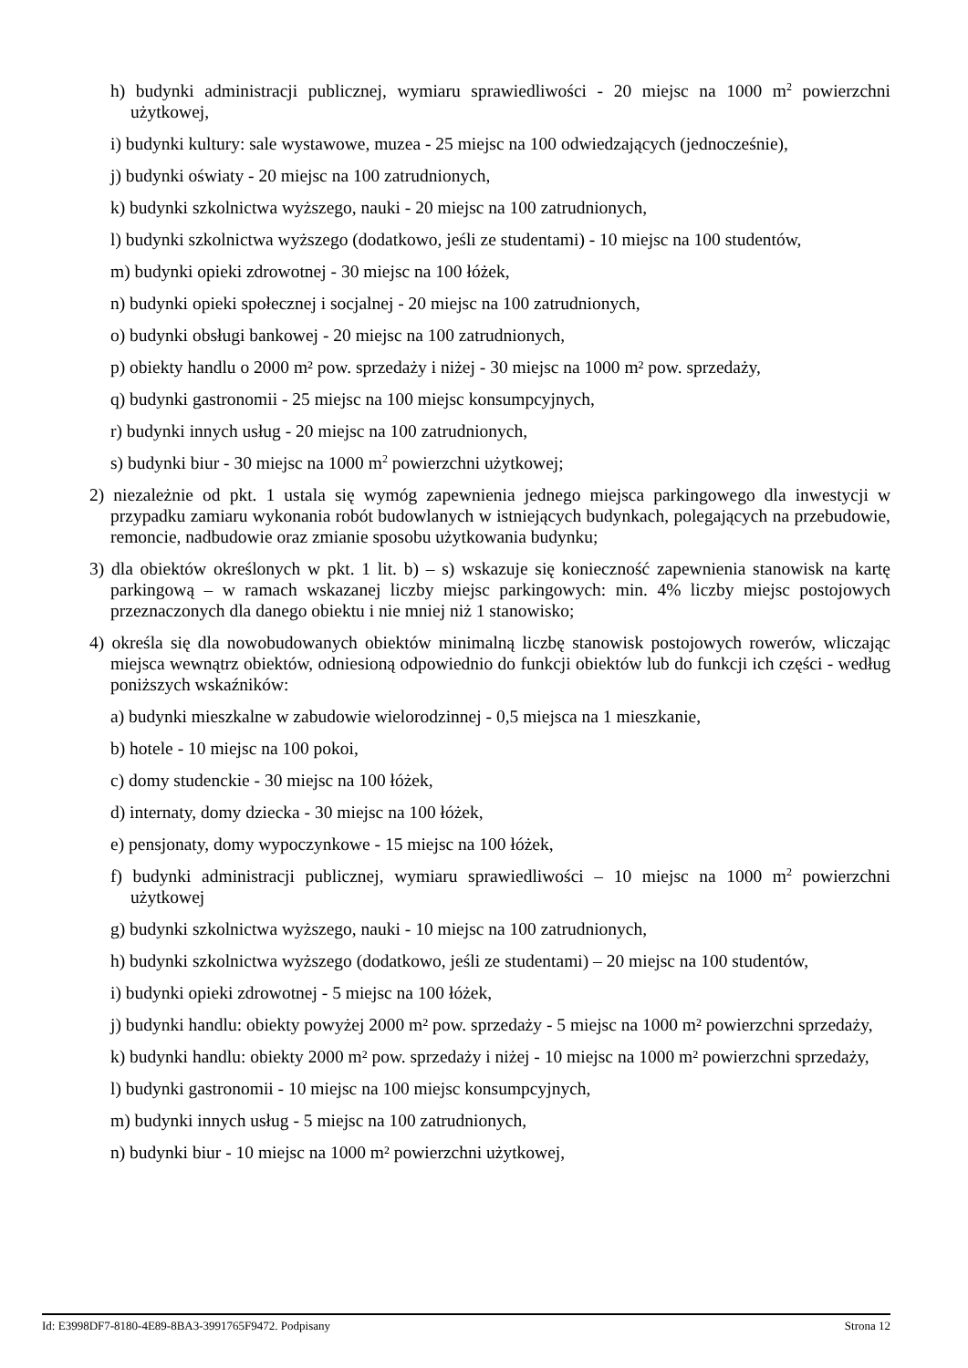h) budynki administracji publicznej, wymiaru sprawiedliwości - 20 miejsc na 1000 m<sup>2</sup> powierzchni użytkowej,
i) budynki kultury: sale wystawowe, muzea - 25 miejsc na 100 odwiedzających (jednocześnie),
j) budynki oświaty - 20 miejsc na 100 zatrudnionych,
k) budynki szkolnictwa wyższego, nauki - 20 miejsc na 100 zatrudnionych,
l) budynki szkolnictwa wyższego (dodatkowo, jeśli ze studentami) - 10 miejsc na 100 studentów,
m) budynki opieki zdrowotnej - 30 miejsc na 100 łóżek,
n) budynki opieki społecznej i socjalnej - 20 miejsc na 100 zatrudnionych,
o) budynki obsługi bankowej - 20 miejsc na 100 zatrudnionych,
p) obiekty handlu o 2000 m² pow. sprzedaży i niżej - 30 miejsc na 1000 m² pow. sprzedaży,
q) budynki gastronomii - 25 miejsc na 100 miejsc konsumpcyjnych,
r) budynki innych usług - 20 miejsc na 100 zatrudnionych,
s) budynki biur - 30 miejsc na 1000 m<sup>2</sup> powierzchni użytkowej;
2) niezależnie od pkt. 1 ustala się wymóg zapewnienia jednego miejsca parkingowego dla inwestycji w przypadku zamiaru wykonania robót budowlanych w istniejących budynkach, polegających na przebudowie, remoncie, nadbudowie oraz zmianie sposobu użytkowania budynku;
3) dla obiektów określonych w pkt. 1 lit. b) – s) wskazuje się konieczność zapewnienia stanowisk na kartę parkingową – w ramach wskazanej liczby miejsc parkingowych: min. 4% liczby miejsc postojowych przeznaczonych dla danego obiektu i nie mniej niż 1 stanowisko;
4) określa się dla nowobudowanych obiektów minimalną liczbę stanowisk postojowych rowerów, wliczając miejsca wewnątrz obiektów, odniesioną odpowiednio do funkcji obiektów lub do funkcji ich części - według poniższych wskaźników:
a) budynki mieszkalne w zabudowie wielorodzinnej - 0,5 miejsca na 1 mieszkanie,
b) hotele - 10 miejsc na 100 pokoi,
c) domy studenckie - 30 miejsc na 100 łóżek,
d) internaty, domy dziecka - 30 miejsc na 100 łóżek,
e) pensjonaty, domy wypoczynkowe - 15 miejsc na 100 łóżek,
f) budynki administracji publicznej, wymiaru sprawiedliwości – 10 miejsc na 1000 m<sup>2</sup> powierzchni użytkowej
g) budynki szkolnictwa wyższego, nauki - 10 miejsc na 100 zatrudnionych,
h) budynki szkolnictwa wyższego (dodatkowo, jeśli ze studentami) – 20 miejsc na 100 studentów,
i) budynki opieki zdrowotnej - 5 miejsc na 100 łóżek,
j) budynki handlu: obiekty powyżej 2000 m² pow. sprzedaży - 5 miejsc na 1000 m² powierzchni sprzedaży,
k) budynki handlu: obiekty 2000 m² pow. sprzedaży i niżej - 10 miejsc na 1000 m² powierzchni sprzedaży,
l) budynki gastronomii - 10 miejsc na 100 miejsc konsumpcyjnych,
m) budynki innych usług - 5 miejsc na 100 zatrudnionych,
n) budynki biur - 10 miejsc na 1000 m² powierzchni użytkowej,
Id: E3998DF7-8180-4E89-8BA3-3991765F9472. Podpisany Strona 12